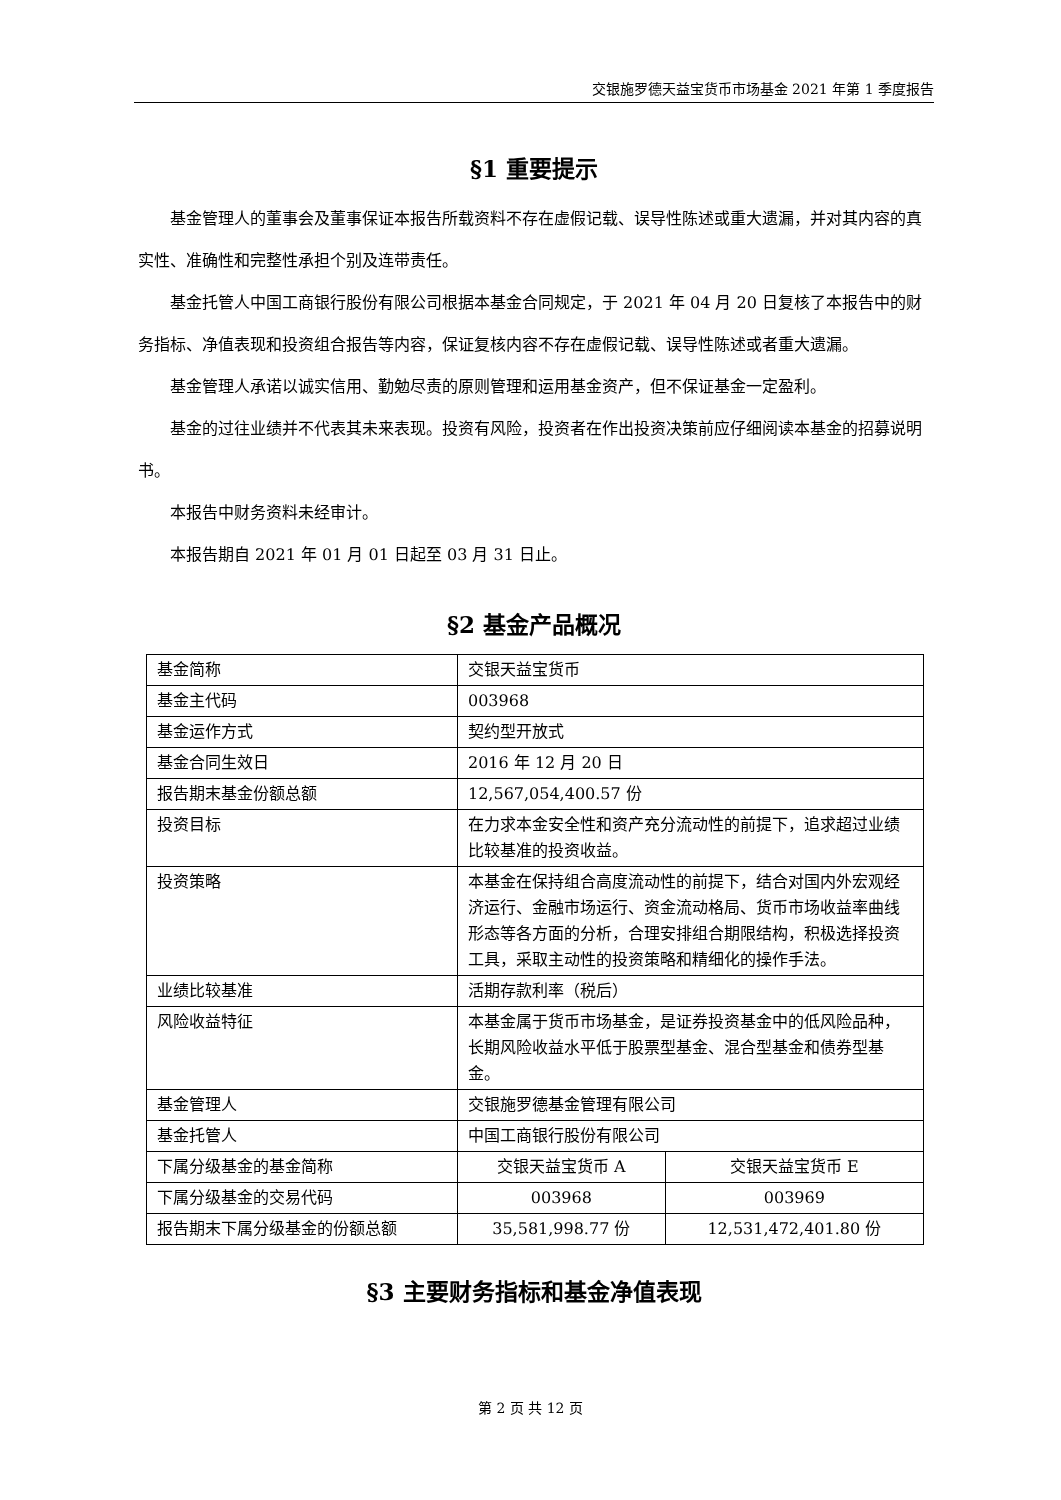交银施罗德天益宝货币市场基金 2021 年第 1 季度报告
§1 重要提示
基金管理人的董事会及董事保证本报告所载资料不存在虚假记载、误导性陈述或重大遗漏，并对其内容的真实性、准确性和完整性承担个别及连带责任。
基金托管人中国工商银行股份有限公司根据本基金合同规定，于 2021 年 04 月 20 日复核了本报告中的财务指标、净值表现和投资组合报告等内容，保证复核内容不存在虚假记载、误导性陈述或者重大遗漏。
基金管理人承诺以诚实信用、勤勉尽责的原则管理和运用基金资产，但不保证基金一定盈利。
基金的过往业绩并不代表其未来表现。投资有风险，投资者在作出投资决策前应仔细阅读本基金的招募说明书。
本报告中财务资料未经审计。
本报告期自 2021 年 01 月 01 日起至 03 月 31 日止。
§2 基金产品概况
| 基金简称 | 交银天益宝货币 | |
| 基金主代码 | 003968 | |
| 基金运作方式 | 契约型开放式 | |
| 基金合同生效日 | 2016 年 12 月 20 日 | |
| 报告期末基金份额总额 | 12,567,054,400.57 份 | |
| 投资目标 | 在力求本金安全性和资产充分流动性的前提下，追求超过业绩比较基准的投资收益。 | |
| 投资策略 | 本基金在保持组合高度流动性的前提下，结合对国内外宏观经济运行、金融市场运行、资金流动格局、货币市场收益率曲线形态等各方面的分析，合理安排组合期限结构，积极选择投资工具，采取主动性的投资策略和精细化的操作手法。 | |
| 业绩比较基准 | 活期存款利率（税后） | |
| 风险收益特征 | 本基金属于货币市场基金，是证券投资基金中的低风险品种，长期风险收益水平低于股票型基金、混合型基金和债券型基金。 | |
| 基金管理人 | 交银施罗德基金管理有限公司 | |
| 基金托管人 | 中国工商银行股份有限公司 | |
| 下属分级基金的基金简称 | 交银天益宝货币 A | 交银天益宝货币 E |
| 下属分级基金的交易代码 | 003968 | 003969 |
| 报告期末下属分级基金的份额总额 | 35,581,998.77 份 | 12,531,472,401.80 份 |
§3 主要财务指标和基金净值表现
第 2 页 共 12 页